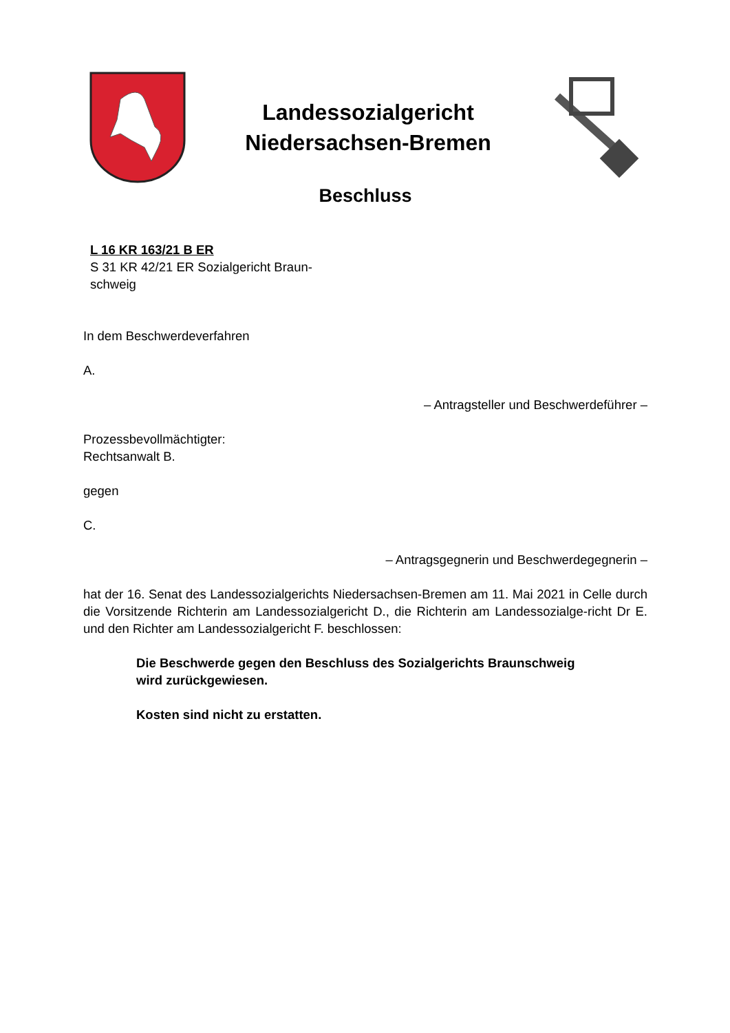Landessozialgericht
Niedersachsen-Bremen
Beschluss
L 16 KR 163/21 B ER
S 31 KR 42/21 ER Sozialgericht Braun-
schweig
In dem Beschwerdeverfahren
A.
– Antragsteller und Beschwerdeführer –
Prozessbevollmächtigter:
Rechtsanwalt B.
gegen
C.
– Antragsgegnerin und Beschwerdegegnerin –
hat der 16. Senat des Landessozialgerichts Niedersachsen-Bremen am 11. Mai 2021 in Celle durch die Vorsitzende Richterin am Landessozialgericht D., die Richterin am Landessozialge-richt Dr E. und den Richter am Landessozialgericht F. beschlossen:
Die Beschwerde gegen den Beschluss des Sozialgerichts Braunschweig
wird zurückgewiesen.
Kosten sind nicht zu erstatten.